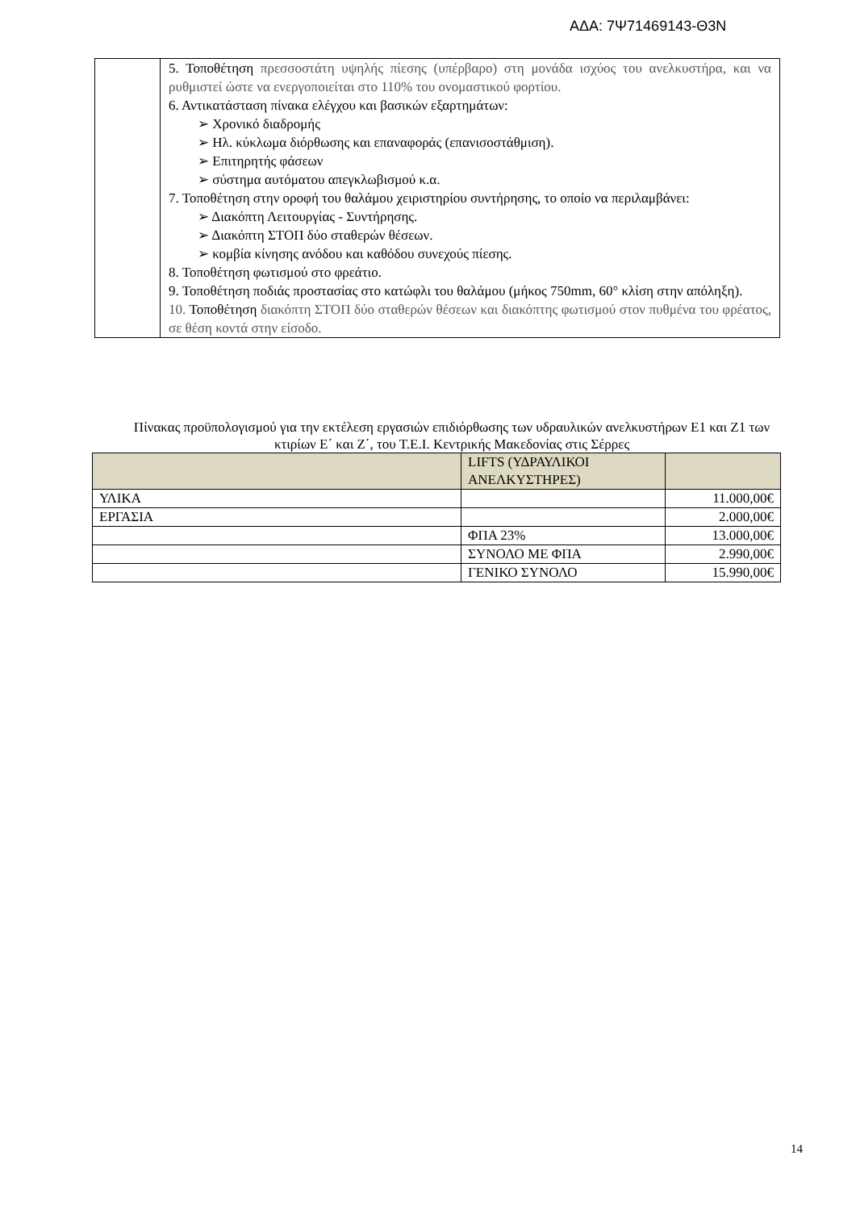ΑΔΑ: 7Ψ71469143-Θ3Ν
| | 5. Τοποθέτηση πρεσσοστάτη υψηλής πίεσης (υπέρβαρο) στη μονάδα ισχύος του ανελκυστήρα, και να ρυθμιστεί ώστε να ενεργοποιείται στο 110% του ονομαστικού φορτίου. 6. Αντικατάσταση πίνακα ελέγχου και βασικών εξαρτημάτων: ➢ Χρονικό διαδρομής ➢ Ηλ. κύκλωμα διόρθωσης και επαναφοράς (επανισοστάθμιση). ➢ Επιτηρητής φάσεων ➢ σύστημα αυτόματου απεγκλωβισμού κ.α. 7. Τοποθέτηση στην οροφή του θαλάμου χειριστηρίου συντήρησης, το οποίο να περιλαμβάνει: ➢ Διακόπτη Λειτουργίας - Συντήρησης. ➢ Διακόπτη ΣΤΟΠ δύο σταθερών θέσεων. ➢ κομβία κίνησης ανόδου και καθόδου συνεχούς πίεσης. 8. Τοποθέτηση φωτισμού στο φρεάτιο. 9. Τοποθέτηση ποδιάς προστασίας στο κατώφλι του θαλάμου (μήκος 750mm, 60° κλίση στην απόληξη). 10. Τοποθέτηση διακόπτη ΣΤΟΠ δύο σταθερών θέσεων και διακόπτης φωτισμού στον πυθμένα του φρέατος, σε θέση κοντά στην είσοδο. |
Πίνακας προϋπολογισμού για την εκτέλεση εργασιών επιδιόρθωσης των υδραυλικών ανελκυστήρων Ε1 και Ζ1 των κτιρίων Ε΄ και Ζ΄, του Τ.Ε.Ι. Κεντρικής Μακεδονίας στις Σέρρες
| | LIFTS (ΥΔΡΑΥΛΙΚΟΙ ΑΝΕΛΚΥΣΤΗΡΕΣ) | |
| ΥΛΙΚΑ | | 11.000,00€ |
| ΕΡΓΑΣΙΑ | | 2.000,00€ |
| | ΦΠΑ 23% | 13.000,00€ |
| | ΣΥΝΟΛΟ ΜΕ ΦΠΑ | 2.990,00€ |
| | ΓΕΝΙΚΟ ΣΥΝΟΛΟ | 15.990,00€ |
14